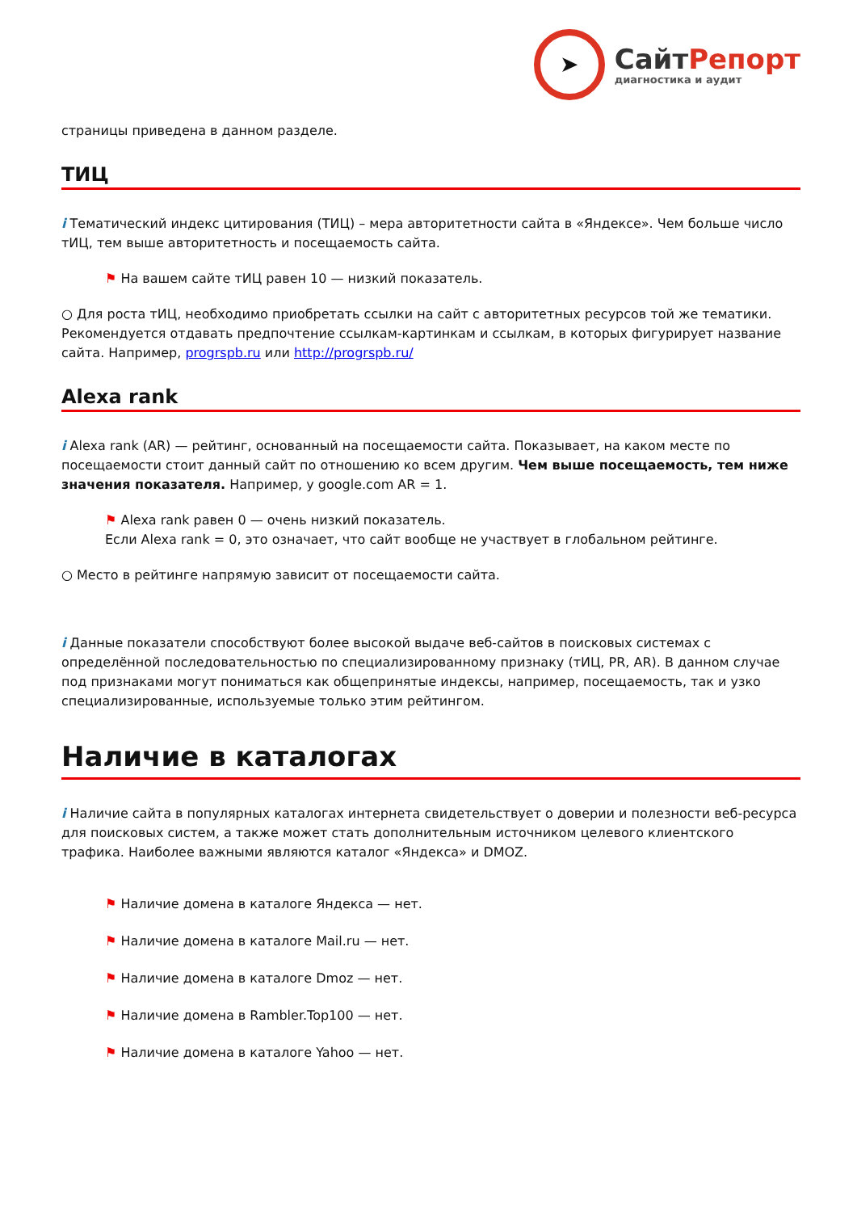➤
СайтРепорт
диагностика и аудит
страницы приведена в данном разделе.
ТИЦ
i Тематический индекс цитирования (ТИЦ) – мера авторитетности сайта в «Яндексе». Чем больше число тИЦ, тем выше авторитетность и посещаемость сайта.
⚑ На вашем сайте тИЦ равен 10 — низкий показатель.
○ Для роста тИЦ, необходимо приобретать ссылки на сайт с авторитетных ресурсов той же тематики. Рекомендуется отдавать предпочтение ссылкам-картинкам и ссылкам, в которых фигурирует название сайта. Например, progrspb.ru или http://progrspb.ru/
Alexa rank
i Alexa rank (AR) — рейтинг, основанный на посещаемости сайта. Показывает, на каком месте по посещаемости стоит данный сайт по отношению ко всем другим. Чем выше посещаемость, тем ниже значения показателя. Например, у google.com AR = 1.
⚑ Alexa rank равен 0 — очень низкий показатель.
Если Alexa rank = 0, это означает, что сайт вообще не участвует в глобальном рейтинге.
○ Место в рейтинге напрямую зависит от посещаемости сайта.
i Данные показатели способствуют более высокой выдаче веб-сайтов в поисковых системах с определённой последовательностью по специализированному признаку (тИЦ, PR, AR). В данном случае под признаками могут пониматься как общепринятые индексы, например, посещаемость, так и узко специализированные, используемые только этим рейтингом.
Наличие в каталогах
i Наличие сайта в популярных каталогах интернета свидетельствует о доверии и полезности веб-ресурса для поисковых систем, а также может стать дополнительным источником целевого клиентского трафика. Наиболее важными являются каталог «Яндекса» и DMOZ.
⚑ Наличие домена в каталоге Яндекса — нет.
⚑ Наличие домена в каталоге Mail.ru — нет.
⚑ Наличие домена в каталоге Dmoz — нет.
⚑ Наличие домена в Rambler.Top100 — нет.
⚑ Наличие домена в каталоге Yahoo — нет.